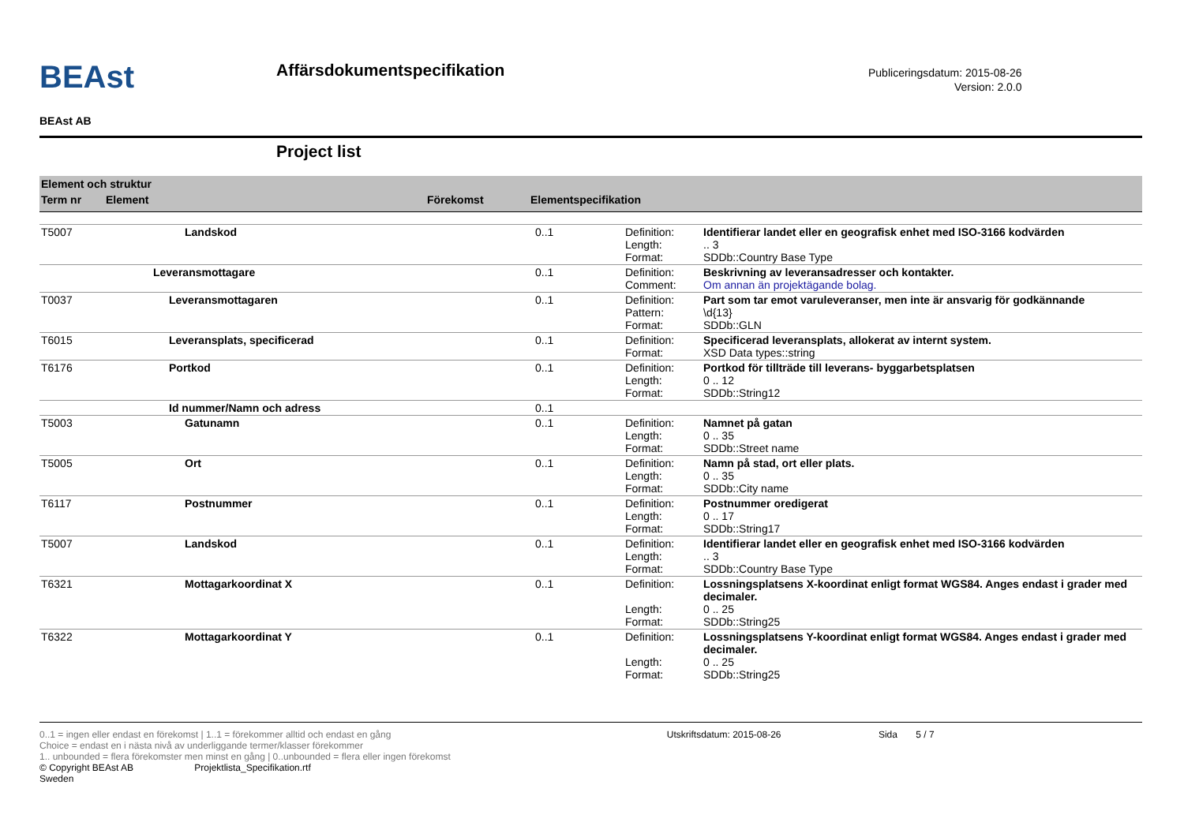BEAst
BEAst AB
Affärsdokumentspecifikation
Publiceringsdatum: 2015-08-26
Version: 2.0.0
Project list
Element och struktur
Term nr Element Förekomst Elementspecifikation
| T5007 | Landskod | 0..1 | Definition: Length: Format: | Identifierar landet eller en geografisk enhet med ISO-3166 kodvärden .. 3 SDDb::Country Base Type |
| | Leveransmottagare | 0..1 | Definition: Comment: | Beskrivning av leveransadresser och kontakter. Om annan än projektägande bolag. |
| T0037 | Leveransmottagaren | 0..1 | Definition: Pattern: Format: | Part som tar emot varuleveranser, men inte är ansvarig för godkännande \d{13} SDDb::GLN |
| T6015 | Leveransplats, specificerad | 0..1 | Definition: Format: | Specificerad leveransplats, allokerat av internt system. XSD Data types::string |
| T6176 | Portkod | 0..1 | Definition: Length: Format: | Portkod för tillträde till leverans- byggarbetsplatsen 0 .. 12 SDDb::String12 |
| | Id nummer/Namn och adress | 0..1 | | |
| T5003 | Gatunamn | 0..1 | Definition: Length: Format: | Namnet på gatan 0 .. 35 SDDb::Street name |
| T5005 | Ort | 0..1 | Definition: Length: Format: | Namn på stad, ort eller plats. 0 .. 35 SDDb::City name |
| T6117 | Postnummer | 0..1 | Definition: Length: Format: | Postnummer oredigerat 0 .. 17 SDDb::String17 |
| T5007 | Landskod | 0..1 | Definition: Length: Format: | Identifierar landet eller en geografisk enhet med ISO-3166 kodvärden .. 3 SDDb::Country Base Type |
| T6321 | Mottagarkoordinat X | 0..1 | Definition: Length: Format: | Lossningsplatsens X-koordinat enligt format WGS84. Anges endast i grader med decimaler. 0 .. 25 SDDb::String25 |
| T6322 | Mottagarkoordinat Y | 0..1 | Definition: Length: Format: | Lossningsplatsens Y-koordinat enligt format WGS84. Anges endast i grader med decimaler. 0 .. 25 SDDb::String25 |
0..1 = ingen eller endast en förekomst | 1..1 = förekommer alltid och endast en gång Utskriftsdatum: 2015-08-26 Sida 5 / 7
Choice = endast en i nästa nivå av underliggande termer/klasser förekommer
1.. unbounded = flera förekomster men minst en gång | 0..unbounded = flera eller ingen förekomst
© Copyright BEAst AB Projektlista_Specifikation.rtf
Sweden